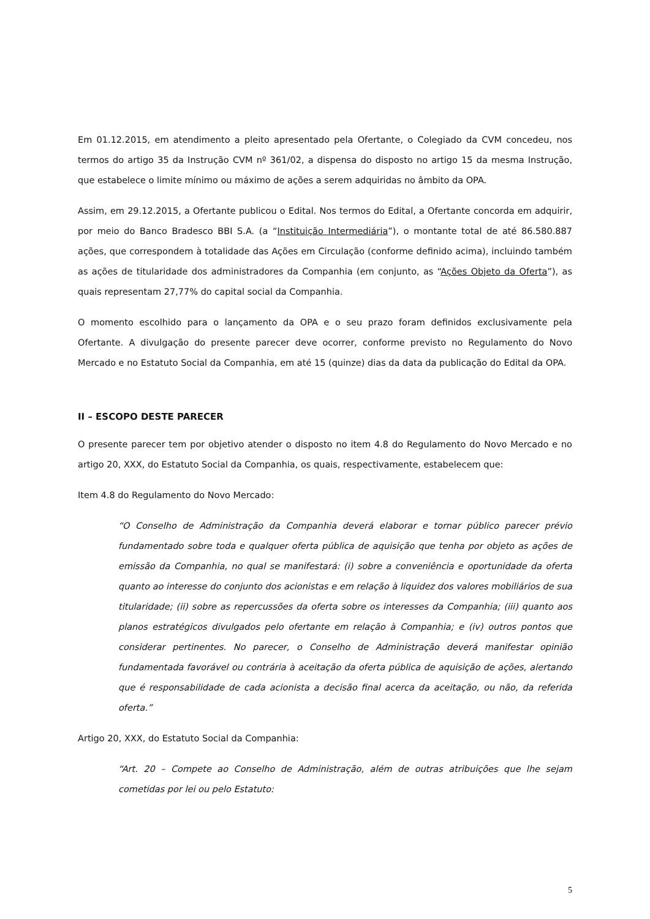Em 01.12.2015, em atendimento a pleito apresentado pela Ofertante, o Colegiado da CVM concedeu, nos termos do artigo 35 da Instrução CVM nº 361/02, a dispensa do disposto no artigo 15 da mesma Instrução, que estabelece o limite mínimo ou máximo de ações a serem adquiridas no âmbito da OPA.
Assim, em 29.12.2015, a Ofertante publicou o Edital. Nos termos do Edital, a Ofertante concorda em adquirir, por meio do Banco Bradesco BBI S.A. (a “Instituição Intermediária”), o montante total de até 86.580.887 ações, que correspondem à totalidade das Ações em Circulação (conforme definido acima), incluindo também as ações de titularidade dos administradores da Companhia (em conjunto, as “Ações Objeto da Oferta”), as quais representam 27,77% do capital social da Companhia.
O momento escolhido para o lançamento da OPA e o seu prazo foram definidos exclusivamente pela Ofertante. A divulgação do presente parecer deve ocorrer, conforme previsto no Regulamento do Novo Mercado e no Estatuto Social da Companhia, em até 15 (quinze) dias da data da publicação do Edital da OPA.
II – ESCOPO DESTE PARECER
O presente parecer tem por objetivo atender o disposto no item 4.8 do Regulamento do Novo Mercado e no artigo 20, XXX, do Estatuto Social da Companhia, os quais, respectivamente, estabelecem que:
Item 4.8 do Regulamento do Novo Mercado:
“O Conselho de Administração da Companhia deverá elaborar e tornar público parecer prévio fundamentado sobre toda e qualquer oferta pública de aquisição que tenha por objeto as ações de emissão da Companhia, no qual se manifestará: (i) sobre a conveniência e oportunidade da oferta quanto ao interesse do conjunto dos acionistas e em relação à liquidez dos valores mobiliários de sua titularidade; (ii) sobre as repercussões da oferta sobre os interesses da Companhia; (iii) quanto aos planos estratégicos divulgados pelo ofertante em relação à Companhia; e (iv) outros pontos que considerar pertinentes. No parecer, o Conselho de Administração deverá manifestar opinião fundamentada favorável ou contrária à aceitação da oferta pública de aquisição de ações, alertando que é responsabilidade de cada acionista a decisão final acerca da aceitação, ou não, da referida oferta.”
Artigo 20, XXX, do Estatuto Social da Companhia:
“Art. 20 – Compete ao Conselho de Administração, além de outras atribuições que lhe sejam cometidas por lei ou pelo Estatuto:
5